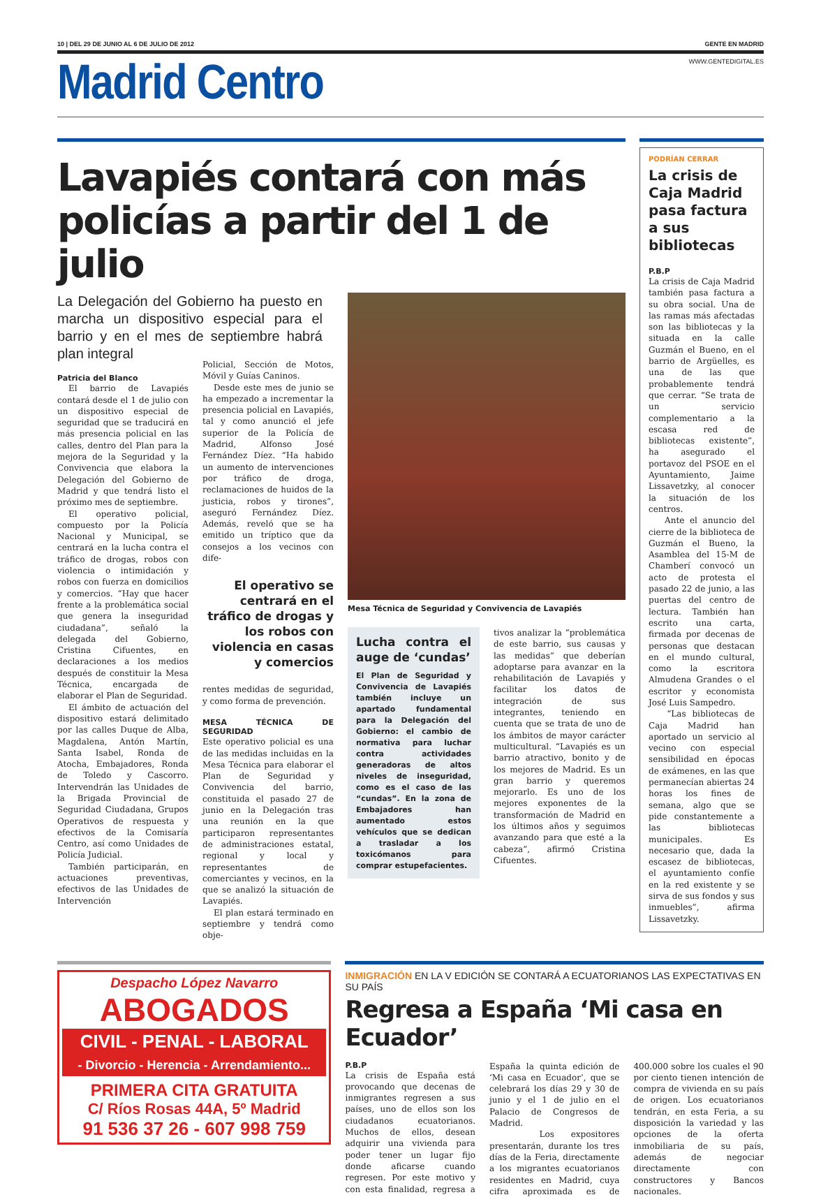10 | DEL 29 DE JUNIO AL 6 DE JULIO DE 2012 GENTE EN MADRID
Madrid Centro
WWW.GENTEDIGITAL.ES
Lavapiés contará con más policías a partir del 1 de julio
La Delegación del Gobierno ha puesto en marcha un dispositivo especial para el barrio y en el mes de septiembre habrá plan integral
Patricia del Blanco
El barrio de Lavapiés contará desde el 1 de julio con un dispositivo especial de seguridad que se traducirá en más presencia policial en las calles, dentro del Plan para la mejora de la Seguridad y la Convivencia que elabora la Delegación del Gobierno de Madrid y que tendrá listo el próximo mes de septiembre.
El operativo policial, compuesto por la Policía Nacional y Municipal, se centrará en la lucha contra el tráfico de drogas, robos con violencia o intimidación y robos con fuerza en domicilios y comercios. “Hay que hacer frente a la problemática social que genera la inseguridad ciudadana”, señaló la delegada del Gobierno, Cristina Cifuentes, en declaraciones a los medios después de constituir la Mesa Técnica, encargada de elaborar el Plan de Seguridad.
El ámbito de actuación del dispositivo estará delimitado por las calles Duque de Alba, Magdalena, Antón Martín, Santa Isabel, Ronda de Atocha, Embajadores, Ronda de Toledo y Cascorro. Intervendrán las Unidades de la Brigada Provincial de Seguridad Ciudadana, Grupos Operativos de respuesta y efectivos de la Comisaría Centro, así como Unidades de Policía Judicial.
También participarán, en actuaciones preventivas, efectivos de las Unidades de Intervención
Policial, Sección de Motos, Móvil y Guías Caninos.
Desde este mes de junio se ha empezado a incrementar la presencia policial en Lavapiés, tal y como anunció el jefe superior de la Policía de Madrid, Alfonso José Fernández Díez. “Ha habido un aumento de intervenciones por tráfico de droga, reclamaciones de huidos de la justicia, robos y tirones”, aseguró Fernández Díez. Además, reveló que se ha emitido un tríptico que da consejos a los vecinos con dife-
El operativo se centrará en el tráfico de drogas y los robos con violencia en casas y comercios
rentes medidas de seguridad, y como forma de prevención.
MESA TÉCNICA DE SEGURIDAD
Este operativo policial es una de las medidas incluidas en la Mesa Técnica para elaborar el Plan de Seguridad y Convivencia del barrio, constituida el pasado 27 de junio en la Delegación tras una reunión en la que participaron representantes de administraciones estatal, regional y local y representantes de comerciantes y vecinos, en la que se analizó la situación de Lavapiés.
El plan estará terminado en septiembre y tendrá como obje-
Mesa Técnica de Seguridad y Convivencia de Lavapiés
Lucha contra el auge de ‘cundas’
El Plan de Seguridad y Convivencia de Lavapiés también incluye un apartado fundamental para la Delegación del Gobierno: el cambio de normativa para luchar contra actividades generadoras de altos niveles de inseguridad, como es el caso de las “cundas”. En la zona de Embajadores han aumentado estos vehículos que se dedican a trasladar a los toxicómanos para comprar estupefacientes.
tivos analizar la “problemática de este barrio, sus causas y las medidas” que deberían adoptarse para avanzar en la rehabilitación de Lavapiés y facilitar los datos de integración de sus integrantes, teniendo en cuenta que se trata de uno de los ámbitos de mayor carácter multicultural. “Lavapiés es un barrio atractivo, bonito y de los mejores de Madrid. Es un gran barrio y queremos mejorarlo. Es uno de los mejores exponentes de la transformación de Madrid en los últimos años y seguimos avanzando para que esté a la cabeza”, afirmó Cristina Cifuentes.
PODRÍAN CERRAR
La crisis de Caja Madrid pasa factura a sus bibliotecas
P.B.P
La crisis de Caja Madrid también pasa factura a su obra social. Una de las ramas más afectadas son las bibliotecas y la situada en la calle Guzmán el Bueno, en el barrio de Argüelles, es una de las que probablemente tendrá que cerrar. “Se trata de un servicio complementario a la escasa red de bibliotecas existente”, ha asegurado el portavoz del PSOE en el Ayuntamiento, Jaime Lissavetzky, al conocer la situación de los centros.
Ante el anuncio del cierre de la biblioteca de Guzmán el Bueno, la Asamblea del 15-M de Chamberí convocó un acto de protesta el pasado 22 de junio, a las puertas del centro de lectura. También han escrito una carta, firmada por decenas de personas que destacan en el mundo cultural, como la escritora Almudena Grandes o el escritor y economista José Luis Sampedro.
“Las bibliotecas de Caja Madrid han aportado un servicio al vecino con especial sensibilidad en épocas de exámenes, en las que permanecían abiertas 24 horas los fines de semana, algo que se pide constantemente a las bibliotecas municipales. Es necesario que, dada la escasez de bibliotecas, el ayuntamiento confíe en la red existente y se sirva de sus fondos y sus inmuebles”, afirma Lissavetzky.
Despacho López Navarro
ABOGADOS
CIVIL - PENAL - LABORAL
- Divorcio - Herencia - Arrendamiento...
PRIMERA CITA GRATUITA
C/ Ríos Rosas 44A, 5º Madrid
91 536 37 26 - 607 998 759
INMIGRACIÓN EN LA V EDICIÓN SE CONTARÁ A ECUATORIANOS LAS EXPECTATIVAS EN SU PAÍS
Regresa a España ‘Mi casa en Ecuador’
P.B.P
La crisis de España está provocando que decenas de inmigrantes regresen a sus países, uno de ellos son los ciudadanos ecuatorianos. Muchos de ellos, desean adquirir una vivienda para poder tener un lugar fijo donde aficarse cuando regresen. Por este motivo y con esta finalidad, regresa a España la quinta edición de ‘Mi casa en Ecuador’, que se celebrará los días 29 y 30 de junio y el 1 de julio en el Palacio de Congresos de Madrid.
Los expositores presentarán, durante los tres días de la Feria, directamente a los migrantes ecuatorianos residentes en Madrid, cuya cifra aproximada es de 400.000 sobre los cuales el 90 por ciento tienen intención de compra de vivienda en su país de origen. Los ecuatorianos tendrán, en esta Feria, a su disposición la variedad y las opciones de la oferta inmobiliaria de su país, además de negociar directamente con constructores y Bancos nacionales.